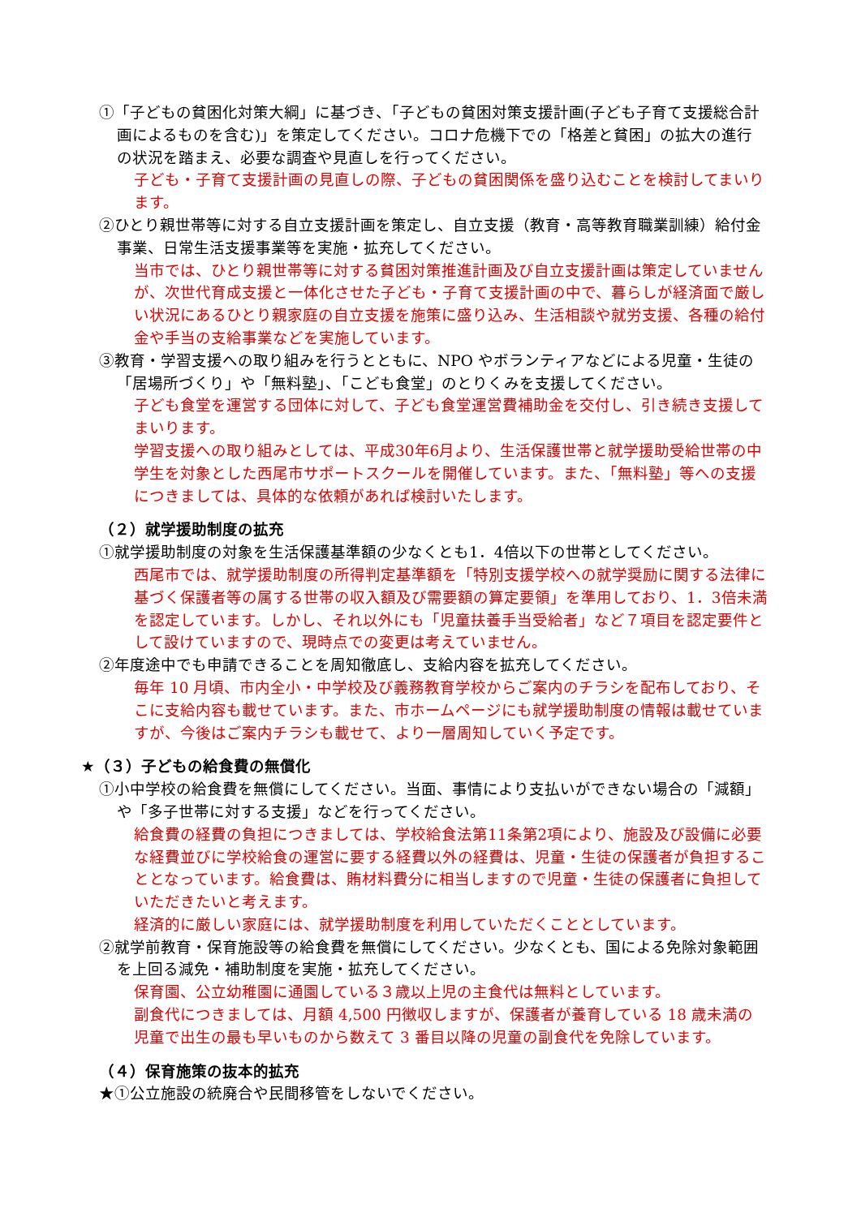①「子どもの貧困化対策大綱」に基づき、「子どもの貧困対策支援計画(子ども子育て支援総合計画によるものを含む)」を策定してください。コロナ危機下での「格差と貧困」の拡大の進行の状況を踏まえ、必要な調査や見直しを行ってください。
子ども・子育て支援計画の見直しの際、子どもの貧困関係を盛り込むことを検討してまいります。
②ひとり親世帯等に対する自立支援計画を策定し、自立支援（教育・高等教育職業訓練）給付金事業、日常生活支援事業等を実施・拡充してください。
当市では、ひとり親世帯等に対する貧困対策推進計画及び自立支援計画は策定していませんが、次世代育成支援と一体化させた子ども・子育て支援計画の中で、暮らしが経済面で厳しい状況にあるひとり親家庭の自立支援を施策に盛り込み、生活相談や就労支援、各種の給付金や手当の支給事業などを実施しています。
③教育・学習支援への取り組みを行うとともに、NPO やボランティアなどによる児童・生徒の「居場所づくり」や「無料塾」、「こども食堂」のとりくみを支援してください。
子ども食堂を運営する団体に対して、子ども食堂運営費補助金を交付し、引き続き支援してまいります。
学習支援への取り組みとしては、平成30年6月より、生活保護世帯と就学援助受給世帯の中学生を対象とした西尾市サポートスクールを開催しています。また、「無料塾」等への支援につきましては、具体的な依頼があれば検討いたします。
（２）就学援助制度の拡充
①就学援助制度の対象を生活保護基準額の少なくとも1．4倍以下の世帯としてください。
西尾市では、就学援助制度の所得判定基準額を「特別支援学校への就学奨励に関する法律に基づく保護者等の属する世帯の収入額及び需要額の算定要領」を準用しており、1．3倍未満を認定しています。しかし、それ以外にも「児童扶養手当受給者」など７項目を認定要件として設けていますので、現時点での変更は考えていません。
②年度途中でも申請できることを周知徹底し、支給内容を拡充してください。
毎年 10 月頃、市内全小・中学校及び義務教育学校からご案内のチラシを配布しており、そこに支給内容も載せています。また、市ホームページにも就学援助制度の情報は載せていますが、今後はご案内チラシも載せて、より一層周知していく予定です。
★（３）子どもの給食費の無償化
①小中学校の給食費を無償にしてください。当面、事情により支払いができない場合の「減額」や「多子世帯に対する支援」などを行ってください。
給食費の経費の負担につきましては、学校給食法第11条第2項により、施設及び設備に必要な経費並びに学校給食の運営に要する経費以外の経費は、児童・生徒の保護者が負担することとなっています。給食費は、賄材料費分に相当しますので児童・生徒の保護者に負担していただきたいと考えます。
経済的に厳しい家庭には、就学援助制度を利用していただくこととしています。
②就学前教育・保育施設等の給食費を無償にしてください。少なくとも、国による免除対象範囲を上回る減免・補助制度を実施・拡充してください。
保育園、公立幼稚園に通園している３歳以上児の主食代は無料としています。
副食代につきましては、月額 4,500 円徴収しますが、保護者が養育している 18 歳未満の児童で出生の最も早いものから数えて 3 番目以降の児童の副食代を免除しています。
（４）保育施策の抜本的拡充
★①公立施設の統廃合や民間移管をしないでください。